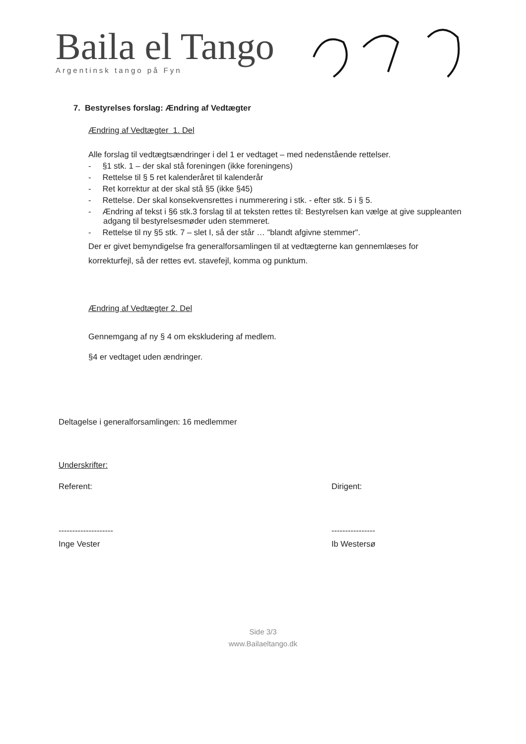Baila el Tango
Argentinsk tango på Fyn
7. Bestyrelses forslag: Ændring af Vedtægter
Ændring af Vedtægter 1. Del
Alle forslag til vedtægtsændringer i del 1 er vedtaget – med nedenstående rettelser.
- §1 stk. 1 – der skal stå foreningen (ikke foreningens)
- Rettelse til § 5 ret kalenderåret til kalenderår
- Ret korrektur at der skal stå §5 (ikke §45)
- Rettelse. Der skal konsekvensrettes i nummerering i stk. - efter stk. 5 i § 5.
- Ændring af tekst i §6 stk.3 forslag til at teksten rettes til: Bestyrelsen kan vælge at give suppleanten adgang til bestyrelsesmøder uden stemmeret.
- Rettelse til ny §5 stk. 7 – slet I, så der står … "blandt afgivne stemmer".
Der er givet bemyndigelse fra generalforsamlingen til at vedtægterne kan gennemlæses for korrekturfejl, så der rettes evt. stavefejl, komma og punktum.
Ændring af Vedtægter 2. Del
Gennemgang af ny § 4 om ekskludering af medlem.
§4 er vedtaget uden ændringer.
Deltagelse i generalforsamlingen: 16 medlemmer
Underskrifter:
Referent: Dirigent:
-------------------- ----------------
Inge Vester Ib Westersø
Side 3/3
www.Bailaeltango.dk